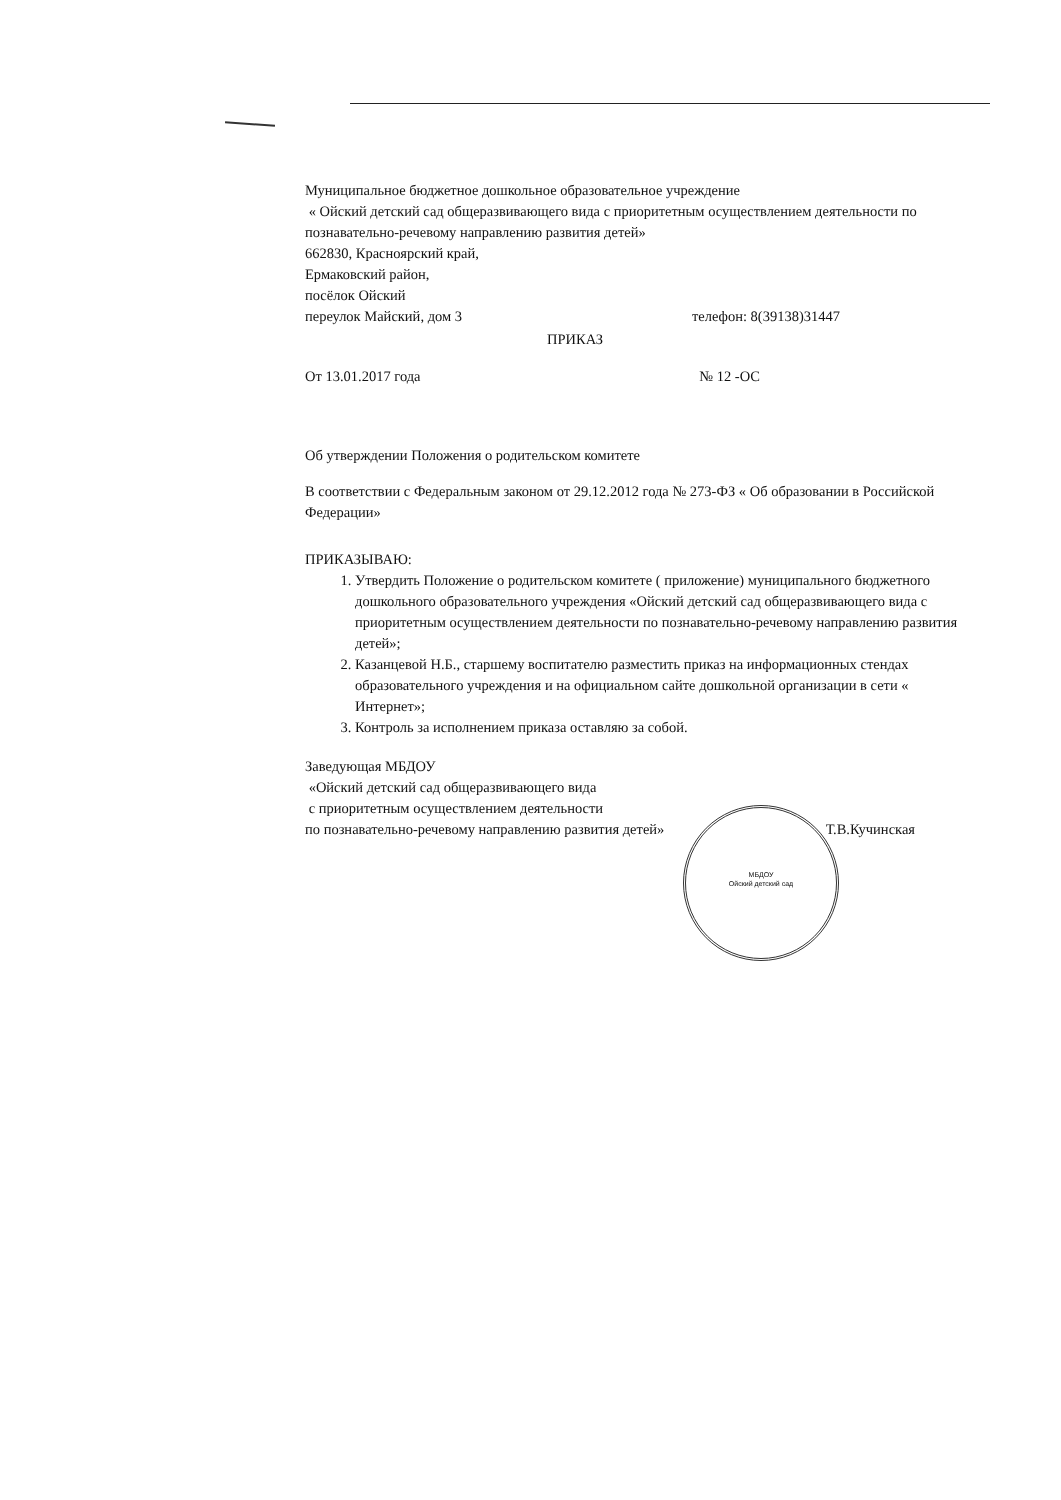Муниципальное бюджетное дошкольное образовательное учреждение
« Ойский детский сад общеразвивающего вида с приоритетным осуществлением деятельности по познавательно-речевому направлению развития детей»
662830, Красноярский край,
Ермаковский район,
посёлок Ойский
переулок Майский, дом 3 телефон: 8(39138)31447
ПРИКАЗ
От 13.01.2017 года № 12 -ОС
Об утверждении Положения о родительском комитете
В соответствии с Федеральным законом от 29.12.2012 года № 273-ФЗ « Об образовании в Российской Федерации»
ПРИКАЗЫВАЮ:
1. Утвердить Положение о родительском комитете ( приложение) муниципального бюджетного дошкольного образовательного учреждения «Ойский детский сад общеразвивающего вида с приоритетным осуществлением деятельности по познавательно-речевому направлению развития детей»;
2. Казанцевой Н.Б., старшему воспитателю разместить приказ на информационных стендах образовательного учреждения и на официальном сайте дошкольной организации в сети « Интернет»;
3. Контроль за исполнением приказа оставляю за собой.
Заведующая МБДОУ
«Ойский детский сад общеразвивающего вида
с приоритетным осуществлением деятельности
по познавательно-речевому направлению развития детей» Т.В.Кучинская
МБДОУ
Ойский детский сад